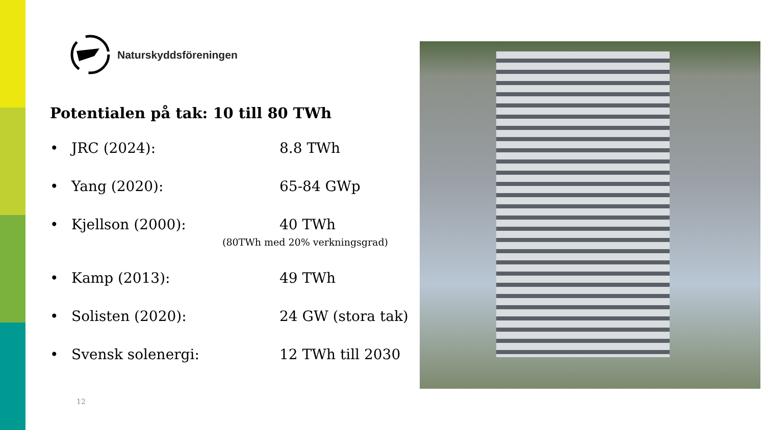Naturskyddsföreningen
Potentialen på tak: 10 till 80 TWh
• JRC (2024): 8.8 TWh
• Yang (2020): 65-84 GWp
• Kjellson (2000): 40 TWh
(80TWh med 20% verkningsgrad)
• Kamp (2013): 49 TWh
• Solisten (2020): 24 GW (stora tak)
• Svensk solenergi: 12 TWh till 2030
12